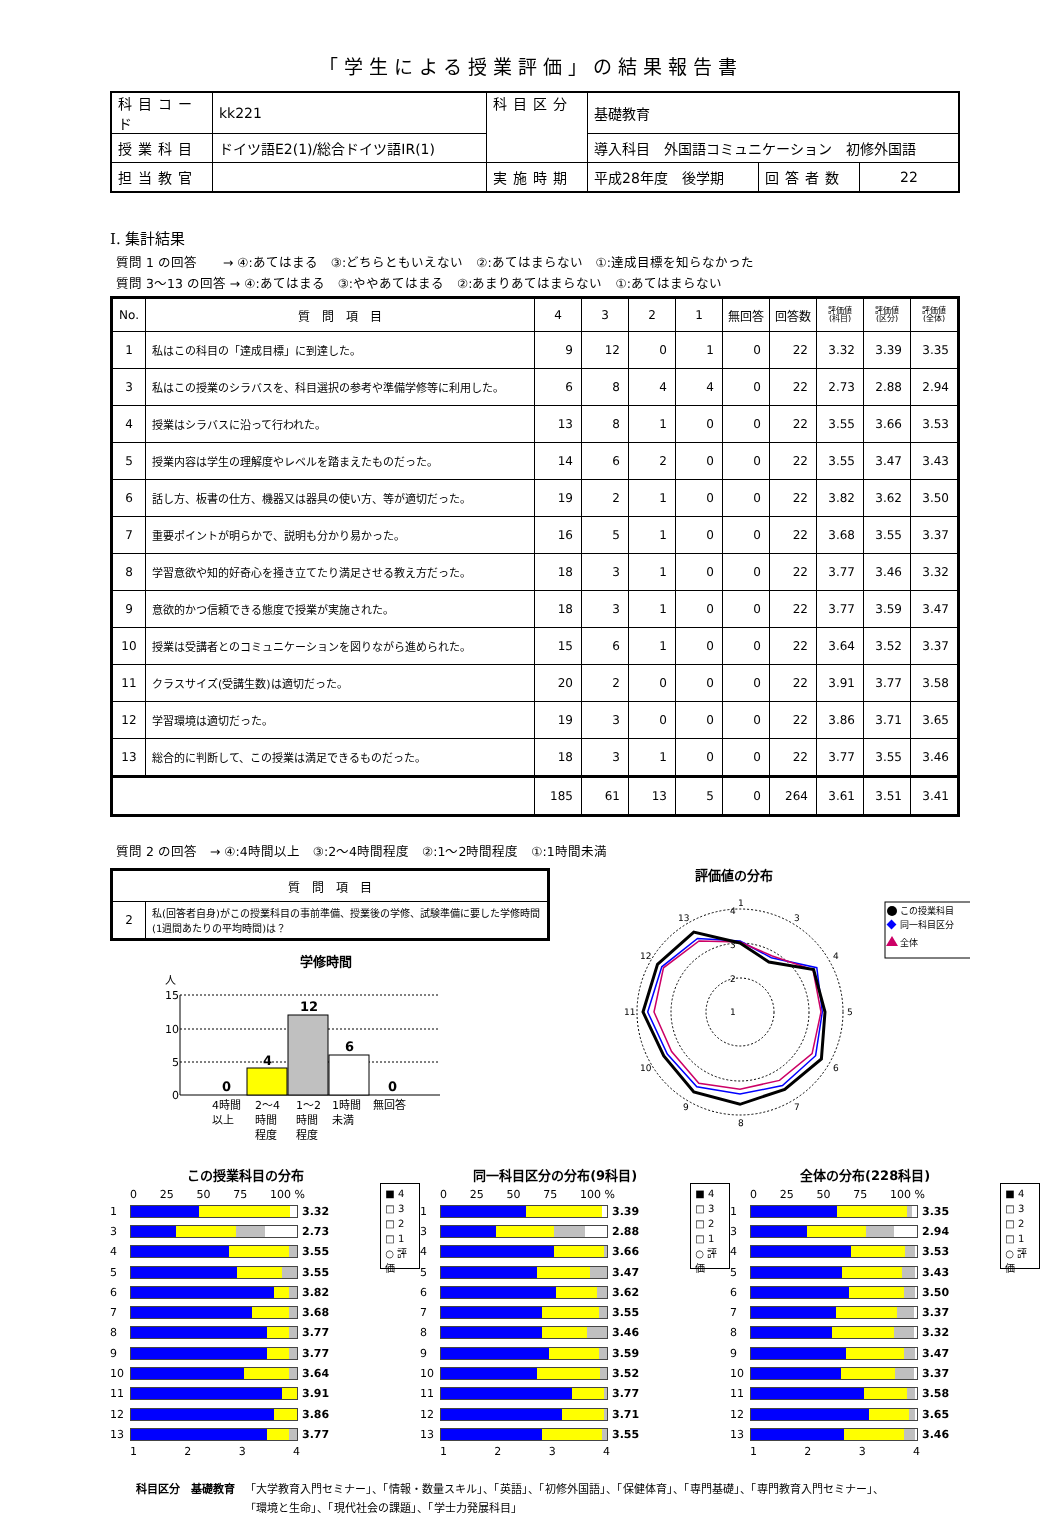「学生による授業評価」の結果報告書
| 科目コード | kk221 | 科目区分 | 基礎教育 | | |
| 授業科目 | ドイツ語E2(1)/総合ドイツ語ⅠR(1) | | 導入科目 外国語コミュニケーション 初修外国語 | | |
| 担当教官 | | 実施時期 | 平成28年度 後学期 | 回答者数 | 22 |
Ⅰ. 集計結果
質問 1 の回答　　→ ④:あてはまる　③:どちらともいえない　②:あてはまらない　①:達成目標を知らなかった
質問 3～13 の回答 → ④:あてはまる　③:ややあてはまる　②:あまりあてはまらない　①:あてはまらない
| No. | 質 問 項 目 | 4 | 3 | 2 | 1 | 無回答 | 回答数 | 評価値 (科目) | 評価値 (区分) | 評価値 (全体) |
| --- | --- | --- | --- | --- | --- | --- | --- | --- | --- | --- |
| 1 | 私はこの科目の「達成目標」に到達した。 | 9 | 12 | 0 | 1 | 0 | 22 | 3.32 | 3.39 | 3.35 |
| 3 | 私はこの授業のシラバスを、科目選択の参考や準備学修等に利用した。 | 6 | 8 | 4 | 4 | 0 | 22 | 2.73 | 2.88 | 2.94 |
| 4 | 授業はシラバスに沿って行われた。 | 13 | 8 | 1 | 0 | 0 | 22 | 3.55 | 3.66 | 3.53 |
| 5 | 授業内容は学生の理解度やレベルを踏まえたものだった。 | 14 | 6 | 2 | 0 | 0 | 22 | 3.55 | 3.47 | 3.43 |
| 6 | 話し方、板書の仕方、機器又は器具の使い方、等が適切だった。 | 19 | 2 | 1 | 0 | 0 | 22 | 3.82 | 3.62 | 3.50 |
| 7 | 重要ポイントが明らかで、説明も分かり易かった。 | 16 | 5 | 1 | 0 | 0 | 22 | 3.68 | 3.55 | 3.37 |
| 8 | 学習意欲や知的好奇心を掻き立てたり満足させる教え方だった。 | 18 | 3 | 1 | 0 | 0 | 22 | 3.77 | 3.46 | 3.32 |
| 9 | 意欲的かつ信頼できる態度で授業が実施された。 | 18 | 3 | 1 | 0 | 0 | 22 | 3.77 | 3.59 | 3.47 |
| 10 | 授業は受講者とのコミュニケーションを図りながら進められた。 | 15 | 6 | 1 | 0 | 0 | 22 | 3.64 | 3.52 | 3.37 |
| 11 | クラスサイズ(受講生数)は適切だった。 | 20 | 2 | 0 | 0 | 0 | 22 | 3.91 | 3.77 | 3.58 |
| 12 | 学習環境は適切だった。 | 19 | 3 | 0 | 0 | 0 | 22 | 3.86 | 3.71 | 3.65 |
| 13 | 総合的に判断して、この授業は満足できるものだった。 | 18 | 3 | 1 | 0 | 0 | 22 | 3.77 | 3.55 | 3.46 |
| | | 185 | 61 | 13 | 5 | 0 | 264 | 3.61 | 3.51 | 3.41 |
質問 2 の回答　→ ④:4時間以上　③:2～4時間程度　②:1～2時間程度　①:1時間未満
| 質 問 項 目 | |
| --- | --- |
| 2 | 私(回答者自身)がこの授業科目の事前準備、授業後の学修、試験準備に要した学修時間(1週間あたりの平均時間)は？ |
学修時間
人
15
10
5
0
0
4
12
6
0
4時間
以上
2～4
時間
程度
1～2
時間
程度
1時間
未満
無回答
評価値の分布
1
3
4
5
6
7
8
9
10
11
12
13
4
3
2
1
この授業科目
同一科目区分
全体
この授業科目の分布
0 25 50 75 100 %
1 3.32
3 2.73
4 3.55
5 3.55
6 3.82
7 3.68
8 3.77
9 3.77
10 3.64
11 3.91
12 3.86
13 3.77
1234
■ 4
□ 3
□ 2
□ 1
○ 評価
同一科目区分の分布(9科目)
0 25 50 75 100 %
1 3.39
3 2.88
4 3.66
5 3.47
6 3.62
7 3.55
8 3.46
9 3.59
10 3.52
11 3.77
12 3.71
13 3.55
1234
■ 4
□ 3
□ 2
□ 1
○ 評価
全体の分布(228科目)
0 25 50 75 100 %
1 3.35
3 2.94
4 3.53
5 3.43
6 3.50
7 3.37
8 3.32
9 3.47
10 3.37
11 3.58
12 3.65
13 3.46
1234
■ 4
□ 3
□ 2
□ 1
○ 評価
科目区分　基礎教育 「大学教育入門セミナー」、「情報・数量スキル」、「英語」、「初修外国語」、「保健体育」、「専門基礎」、「専門教育入門セミナー」、
「環境と生命」、「現代社会の課題」、「学士力発展科目」